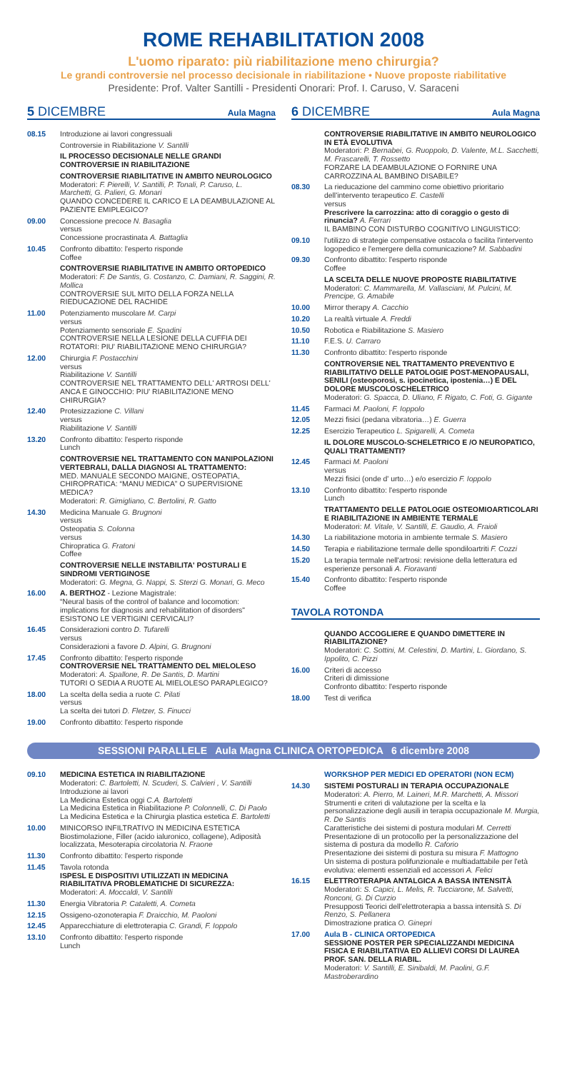ROME REHABILITATION 2008
L'uomo riparato: più riabilitazione meno chirurgia?
Le grandi controversie nel processo decisionale in riabilitazione • Nuove proposte riabilitative
Presidente: Prof. Valter Santilli - Presidenti Onorari: Prof. I. Caruso, V. Saraceni
5 DICEMBRE Aula Magna
08.15 Introduzione ai lavori congressuali
Controversie in Riabilitazione V. Santilli
IL PROCESSO DECISIONALE NELLE GRANDI CONTROVERSIE IN RIABILITAZIONE
CONTROVERSIE RIABILITATIVE IN AMBITO NEUROLOGICO
Moderatori: F. Pierelli, V. Santilli, P. Tonali, P. Caruso, L. Marchetti, G. Palieri, G. Monari
QUANDO CONCEDERE IL CARICO E LA DEAMBULAZIONE AL PAZIENTE EMIPLEGICO?
09.00 Concessione precoce N. Basaglia
versus
Concessione procrastinata A. Battaglia
10.45 Confronto dibattito: l'esperto risponde
Coffee
CONTROVERSIE RIABILITATIVE IN AMBITO ORTOPEDICO
Moderatori: F. De Santis, G. Costanzo, C. Damiani, R. Saggini, R. Mollica
CONTROVERSIE SUL MITO DELLA FORZA NELLA RIEDUCAZIONE DEL RACHIDE
11.00 Potenziamento muscolare M. Carpi
versus
Potenziamento sensoriale E. Spadini
CONTROVERSIE NELLA LESIONE DELLA CUFFIA DEI ROTATORI: PIU' RIABILITAZIONE MENO CHIRURGIA?
12.00 Chirurgia F. Postacchini
versus
Riabilitazione V. Santilli
CONTROVERSIE NEL TRATTAMENTO DELL' ARTROSI DELL' ANCA E GINOCCHIO: PIU' RIABILITAZIONE MENO CHIRURGIA?
12.40 Protesizzazione C. Villani
versus
Riabilitazione V. Santilli
13.20 Confronto dibattito: l'esperto risponde
Lunch
CONTROVERSIE NEL TRATTAMENTO CON MANIPOLAZIONI VERTEBRALI, DALLA DIAGNOSI AL TRATTAMENTO:
MED. MANUALE SECONDO MAIGNE, OSTEOPATIA, CHIROPRATICA: “MANU MEDICA” O SUPERVISIONE MEDICA?
Moderatori: R. Gimigliano, C. Bertolini, R. Gatto
14.30 Medicina Manuale G. Brugnoni
versus
Osteopatia S. Colonna
versus
Chiropratica G. Fratoni
Coffee
CONTROVERSIE NELLE INSTABILITA' POSTURALI E SINDROMI VERTIGINOSE
Moderatori: G. Megna, G. Nappi, S. Sterzi G. Monari, G. Meco
16.00 A. BERTHOZ - Lezione Magistrale:
“Neural basis of the control of balance and locomotion: implications for diagnosis and rehabilitation of disorders"
ESISTONO LE VERTIGINI CERVICALI?
16.45 Considerazioni contro D. Tufarelli
versus
Considerazioni a favore D. Alpini, G. Brugnoni
17.45 Confronto dibattito: l'esperto risponde
CONTROVERSIE NEL TRATTAMENTO DEL MIELOLESO
Moderatori: A. Spallone, R. De Santis, D. Martini
TUTORI O SEDIA A RUOTE AL MIELOLESO PARAPLEGICO?
18.00 La scelta della sedia a ruote C. Pilati
versus
La scelta dei tutori D. Fletzer, S. Finucci
19.00 Confronto dibattito: l'esperto risponde
6 DICEMBRE Aula Magna
CONTROVERSIE RIABILITATIVE IN AMBITO NEUROLOGICO IN ETÀ EVOLUTIVA
Moderatori: P. Bernabei, G. Ruoppolo, D. Valente, M.L. Sacchetti, M. Frascarelli, T. Rossetto
FORZARE LA DEAMBULAZIONE O FORNIRE UNA CARROZZINA AL BAMBINO DISABILE?
08.30 La rieducazione del cammino come obiettivo prioritario dell'intervento terapeutico E. Castelli
versus
Prescrivere la carrozzina: atto di coraggio o gesto di rinuncia? A. Ferrari
IL BAMBINO CON DISTURBO COGNITIVO LINGUISTICO:
09.10 l'utilizzo di strategie compensative ostacola o facilita l'intervento logopedico e l'emergere della comunicazione? M. Sabbadini
09.30 Confronto dibattito: l'esperto risponde
Coffee
LA SCELTA DELLE NUOVE PROPOSTE RIABILITATIVE
Moderatori: C. Mammarella, M. Vallasciani, M. Pulcini, M. Prencipe, G. Amabile
10.00 Mirror therapy A. Cacchio
10.20 La realtà virtuale A. Freddi
10.50 Robotica e Riabilitazione S. Masiero
11.10 F.E.S. U. Carraro
11.30 Confronto dibattito: l'esperto risponde
CONTROVERSIE NEL TRATTAMENTO PREVENTIVO E RIABILITATIVO DELLE PATOLOGIE POST-MENOPAUSALI, SENILI (osteoporosi, s. ipocinetica, ipostenia…) E DEL DOLORE MUSCOLOSCHELETRICO
Moderatori: G. Spacca, D. Uliano, F. Rigato, C. Foti, G. Gigante
11.45 Farmaci M. Paoloni, F. Ioppolo
12.05 Mezzi fisici (pedana vibratoria…) E. Guerra
12.25 Esercizio Terapeutico L. Spigarelli, A. Cometa
IL DOLORE MUSCOLO-SCHELETRICO E /O NEUROPATICO, QUALI TRATTAMENTI?
12.45 Farmaci M. Paoloni
versus
Mezzi fisici (onde d' urto…) e/o esercizio F. Ioppolo
13.10 Confronto dibattito: l'esperto risponde
Lunch
TRATTAMENTO DELLE PATOLOGIE OSTEOMIOARTICOLARI E RIABILITAZIONE IN AMBIENTE TERMALE
Moderatori: M. Vitale, V. Santilli, E. Gaudio, A. Fraioli
14.30 La riabilitazione motoria in ambiente termale S. Masiero
14.50 Terapia e riabilitazione termale delle spondiloartriti F. Cozzi
15.20 La terapia termale nell'artrosi: revisione della letteratura ed esperienze personali A. Fioravanti
15.40 Confronto dibattito: l'esperto risponde
Coffee
TAVOLA ROTONDA
QUANDO ACCOGLIERE E QUANDO DIMETTERE IN RIABILITAZIONE?
Moderatori: C. Sottini, M. Celestini, D. Martini, L. Giordano, S. Ippolito, C. Pizzi
16.00 Criteri di accesso
Criteri di dimissione
Confronto dibattito: l'esperto risponde
18.00 Test di verifica
SESSIONI PARALLELE Aula Magna CLINICA ORTOPEDICA 6 dicembre 2008
09.10 MEDICINA ESTETICA IN RIABILITAZIONE
Moderatori: C. Bartoletti, N. Scuderi, S. Calvieri , V. Santilli
Introduzione ai lavori
La Medicina Estetica oggi C.A. Bartoletti
La Medicina Estetica in Riabilitazione P. Colonnelli, C. Di Paolo
La Medicina Estetica e la Chirurgia plastica estetica E. Bartoletti
10.00 MINICORSO INFILTRATIVO IN MEDICINA ESTETICA
Biostimolazione, Filler (acido ialuronico, collagene), Adiposità localizzata, Mesoterapia circolatoria N. Fraone
11.30 Confronto dibattito: l'esperto risponde
11.45 Tavola rotonda
ISPESL E DISPOSITIVI UTILIZZATI IN MEDICINA RIABILITATIVA PROBLEMATICHE DI SICUREZZA:
Moderatori: A. Moccaldi, V. Santilli
11.30 Energia Vibratoria P. Cataletti, A. Cometa
12.15 Ossigeno-ozonoterapia F. Draicchio, M. Paoloni
12.45 Apparecchiature di elettroterapia C. Grandi, F. Ioppolo
13.10 Confronto dibattito: l'esperto risponde
Lunch
WORKSHOP PER MEDICI ED OPERATORI (NON ECM)
14.30 SISTEMI POSTURALI IN TERAPIA OCCUPAZIONALE
Moderatori: A. Pierro, M. Laineri, M.R. Marchetti, A. Missori
Strumenti e criteri di valutazione per la scelta e la personalizzazione degli ausili in terapia occupazionale M. Murgia, R. De Santis
Caratteristiche dei sistemi di postura modulari M. Cerretti
Presentazione di un protocollo per la personalizzazione del sistema di postura da modello R. Caforio
Presentazione dei sistemi di postura su misura F. Mattogno
Un sistema di postura polifunzionale e multiadattabile per l'età evolutiva: elementi essenziali ed accessori A. Felici
16.15 ELETTROTERAPIA ANTALGICA A BASSA INTENSITÀ
Moderatori: S. Capici, L. Melis, R. Tucciarone, M. Salvetti, Ronconi, G. Di Curzio
Presupposti Teorici dell'elettroterapia a bassa intensità S. Di Renzo, S. Pellanera
Dimostrazione pratica O. Ginepri
17.00 Aula B - CLINICA ORTOPEDICA
SESSIONE POSTER PER SPECIALIZZANDI MEDICINA FISICA E RIABILITATIVA ED ALLIEVI CORSI DI LAUREA PROF. SAN. DELLA RIABIL.
Moderatori: V. Santilli, E. Sinibaldi, M. Paolini, G.F. Mastroberardino